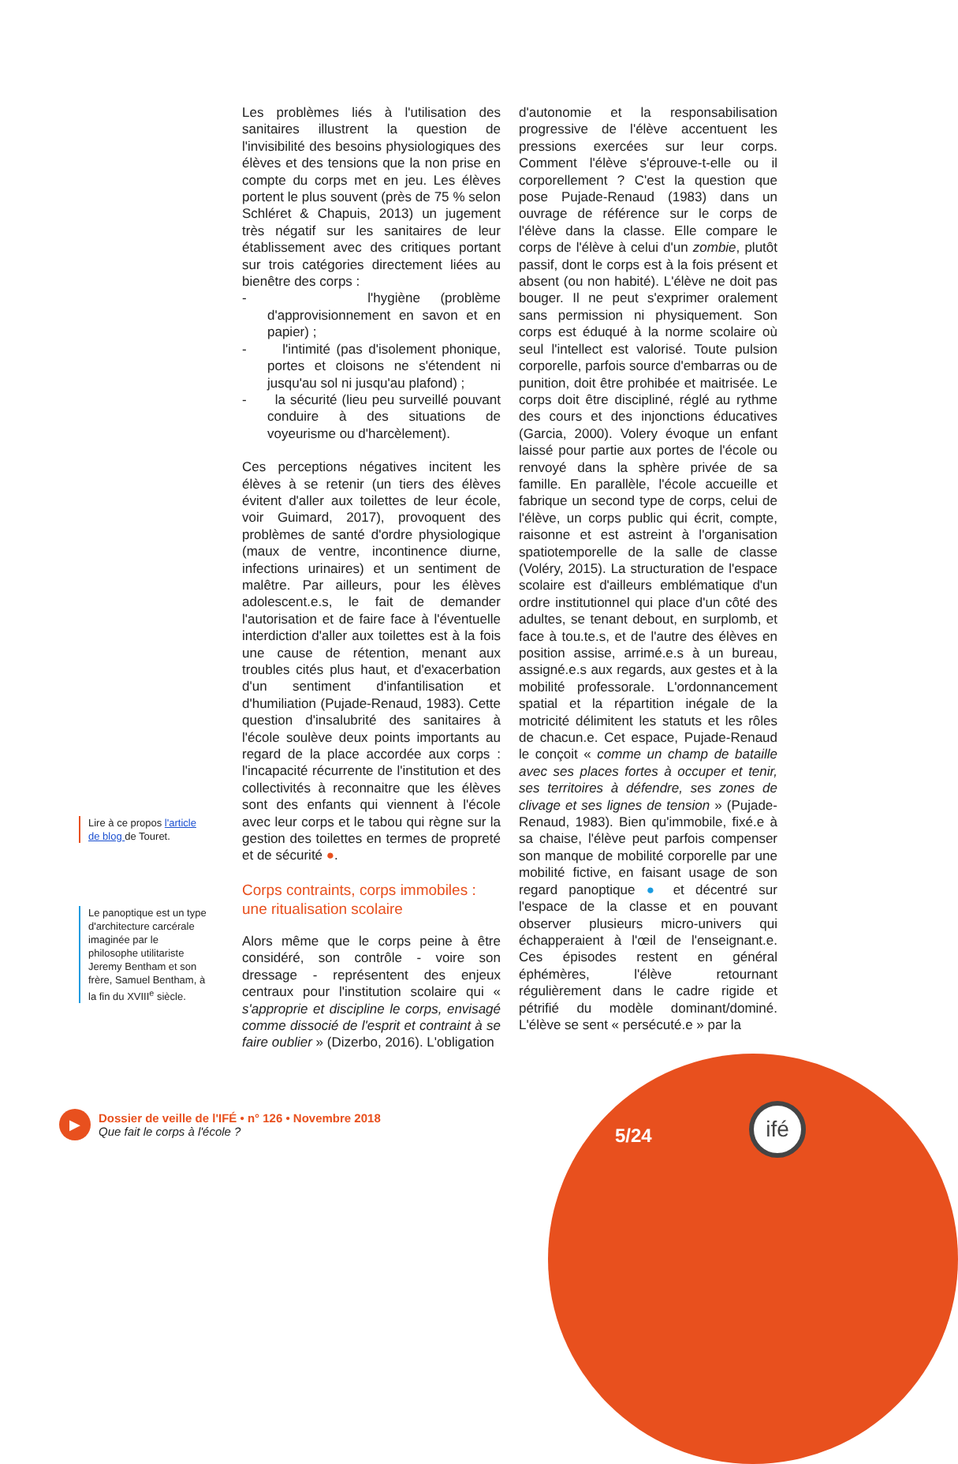Lire à ce propos l'article de blog de Touret.
Le panoptique est un type d'architecture carcérale imaginée par le philosophe utilitariste Jeremy Bentham et son frère, Samuel Bentham, à la fin du XVIII<sup>e</sup> siècle.
Les problèmes liés à l'utilisation des sanitaires illustrent la question de l'invisibilité des besoins physiologiques des élèves et des tensions que la non prise en compte du corps met en jeu. Les élèves portent le plus souvent (près de 75 % selon Schléret & Chapuis, 2013) un jugement très négatif sur les sanitaires de leur établissement avec des critiques portant sur trois catégories directement liées au bienêtre des corps :
- l'hygiène (problème d'approvisionnement en savon et en papier) ;
- l'intimité (pas d'isolement phonique, portes et cloisons ne s'étendent ni jusqu'au sol ni jusqu'au plafond) ;
- la sécurité (lieu peu surveillé pouvant conduire à des situations de voyeurisme ou d'harcèlement).
Ces perceptions négatives incitent les élèves à se retenir (un tiers des élèves évitent d'aller aux toilettes de leur école, voir Guimard, 2017), provoquent des problèmes de santé d'ordre physiologique (maux de ventre, incontinence diurne, infections urinaires) et un sentiment de malêtre. Par ailleurs, pour les élèves adolescent.e.s, le fait de demander l'autorisation et de faire face à l'éventuelle interdiction d'aller aux toilettes est à la fois une cause de rétention, menant aux troubles cités plus haut, et d'exacerbation d'un sentiment d'infantilisation et d'humiliation (Pujade-Renaud, 1983). Cette question d'insalubrité des sanitaires à l'école soulève deux points importants au regard de la place accordée aux corps : l'incapacité récurrente de l'institution et des collectivités à reconnaitre que les élèves sont des enfants qui viennent à l'école avec leur corps et le tabou qui règne sur la gestion des toilettes en termes de propreté et de sécurité ●.
Corps contraints, corps immobiles : une ritualisation scolaire
Alors même que le corps peine à être considéré, son contrôle - voire son dressage - représentent des enjeux centraux pour l'institution scolaire qui « s'approprie et discipline le corps, envisagé comme dissocié de l'esprit et contraint à se faire oublier » (Dizerbo, 2016). L'obligation
d'autonomie et la responsabilisation progressive de l'élève accentuent les pressions exercées sur leur corps. Comment l'élève s'éprouve-t-elle ou il corporellement ? C'est la question que pose Pujade-Renaud (1983) dans un ouvrage de référence sur le corps de l'élève dans la classe. Elle compare le corps de l'élève à celui d'un zombie, plutôt passif, dont le corps est à la fois présent et absent (ou non habité). L'élève ne doit pas bouger. Il ne peut s'exprimer oralement sans permission ni physiquement. Son corps est éduqué à la norme scolaire où seul l'intellect est valorisé. Toute pulsion corporelle, parfois source d'embarras ou de punition, doit être prohibée et maitrisée. Le corps doit être discipliné, réglé au rythme des cours et des injonctions éducatives (Garcia, 2000). Volery évoque un enfant laissé pour partie aux portes de l'école ou renvoyé dans la sphère privée de sa famille. En parallèle, l'école accueille et fabrique un second type de corps, celui de l'élève, un corps public qui écrit, compte, raisonne et est astreint à l'organisation spatiotemporelle de la salle de classe (Voléry, 2015). La structuration de l'espace scolaire est d'ailleurs emblématique d'un ordre institutionnel qui place d'un côté des adultes, se tenant debout, en surplomb, et face à tou.te.s, et de l'autre des élèves en position assise, arrimé.e.s à un bureau, assigné.e.s aux regards, aux gestes et à la mobilité professorale. L'ordonnancement spatial et la répartition inégale de la motricité délimitent les statuts et les rôles de chacun.e. Cet espace, Pujade-Renaud le conçoit « comme un champ de bataille avec ses places fortes à occuper et tenir, ses territoires à défendre, ses zones de clivage et ses lignes de tension » (Pujade-Renaud, 1983). Bien qu'immobile, fixé.e à sa chaise, l'élève peut parfois compenser son manque de mobilité corporelle par une mobilité fictive, en faisant usage de son regard panoptique ● et décentré sur l'espace de la classe et en pouvant observer plusieurs micro-univers qui échapperaient à l'œil de l'enseignant.e. Ces épisodes restent en général éphémères, l'élève retournant régulièrement dans le cadre rigide et pétrifié du modèle dominant/dominé. L'élève se sent « persécuté.e » par la
▶
Dossier de veille de l'IFÉ • n° 126 • Novembre 2018
Que fait le corps à l'école ?
5/24
ifé